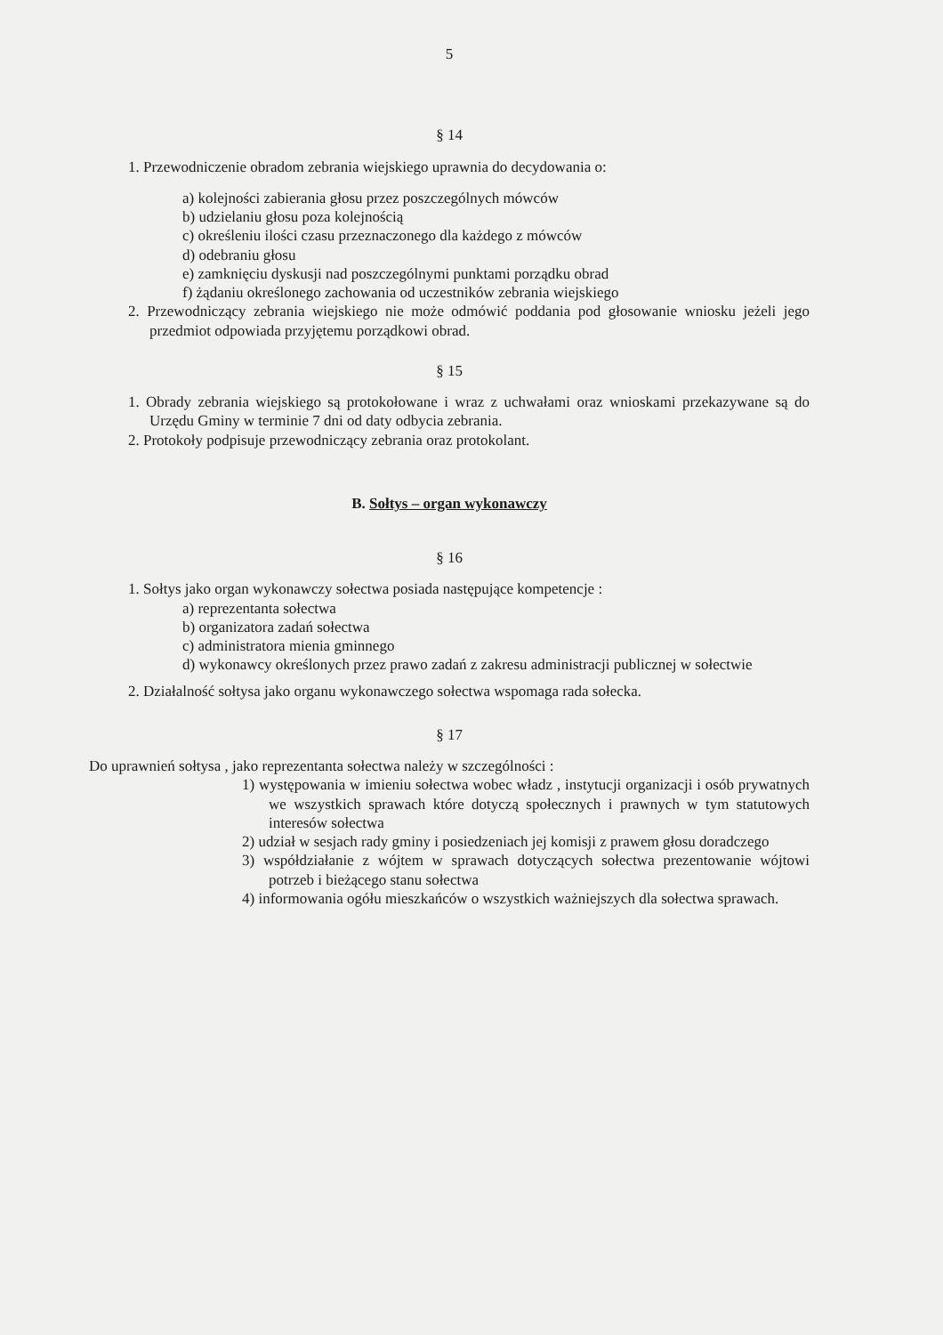5
§ 14
1. Przewodniczenie obradom zebrania wiejskiego uprawnia do decydowania o:
a) kolejności zabierania głosu przez poszczególnych mówców
b) udzielaniu głosu poza kolejnością
c) określeniu ilości czasu przeznaczonego dla każdego z mówców
d) odebraniu głosu
e) zamknięciu dyskusji nad poszczególnymi punktami porządku obrad
f) żądaniu określonego zachowania od uczestników zebrania wiejskiego
2. Przewodniczący zebrania wiejskiego nie może odmówić poddania pod głosowanie wniosku jeżeli jego przedmiot odpowiada przyjętemu porządkowi obrad.
§ 15
1. Obrady zebrania wiejskiego są protokołowane i wraz z uchwałami oraz wnioskami przekazywane są do Urzędu Gminy w terminie 7 dni od daty odbycia zebrania.
2. Protokoły podpisuje przewodniczący zebrania oraz protokolant.
B. Sołtys – organ wykonawczy
§ 16
1. Sołtys jako organ wykonawczy sołectwa posiada następujące kompetencje :
a) reprezentanta sołectwa
b) organizatora zadań sołectwa
c) administratora mienia gminnego
d) wykonawcy określonych przez prawo zadań z zakresu administracji publicznej w sołectwie
2. Działalność sołtysa jako organu wykonawczego sołectwa wspomaga rada sołecka.
§ 17
Do uprawnień sołtysa , jako reprezentanta sołectwa należy w szczególności :
1) występowania w imieniu sołectwa wobec władz , instytucji organizacji i osób prywatnych we wszystkich sprawach które dotyczą społecznych i prawnych w tym statutowych interesów sołectwa
2) udział w sesjach rady gminy i posiedzeniach jej komisji z prawem głosu doradczego
3) współdziałanie z wójtem w sprawach dotyczących sołectwa prezentowanie wójtowi potrzeb i bieżącego stanu sołectwa
4) informowania ogółu mieszkańców o wszystkich ważniejszych dla sołectwa sprawach.